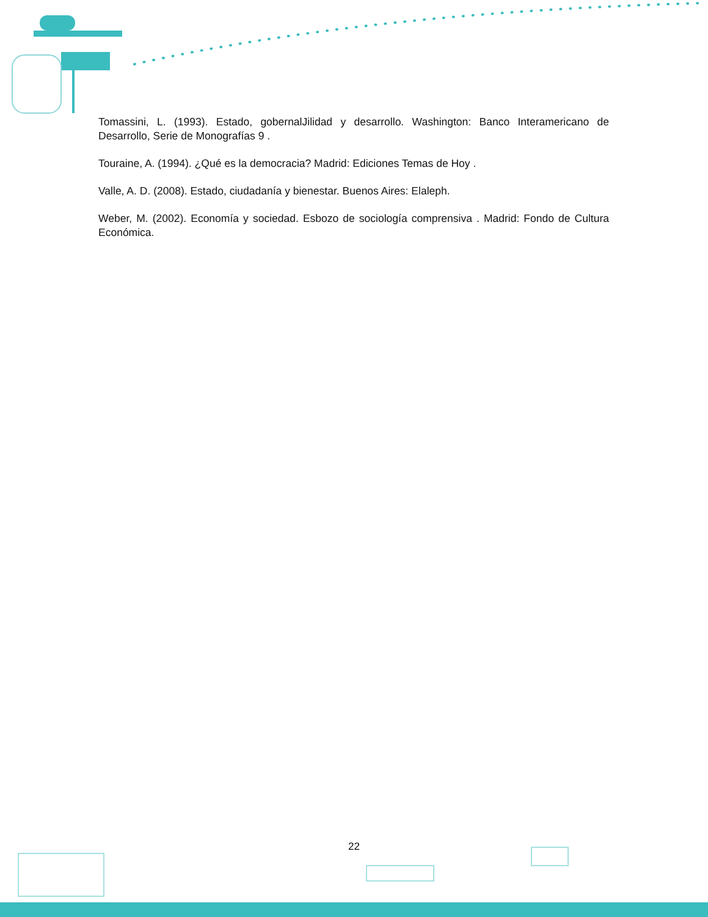Tomassini, L. (1993). Estado, gobernalJilidad y desarrollo. Washington: Banco Interamericano de Desarrollo, Serie de Monografías 9 .
Touraine, A. (1994). ¿Qué es la democracia? Madrid: Ediciones Temas de Hoy .
Valle, A. D. (2008). Estado, ciudadanía y bienestar. Buenos Aires: Elaleph.
Weber, M. (2002). Economía y sociedad. Esbozo de sociología comprensiva . Madrid: Fondo de Cultura Económica.
22